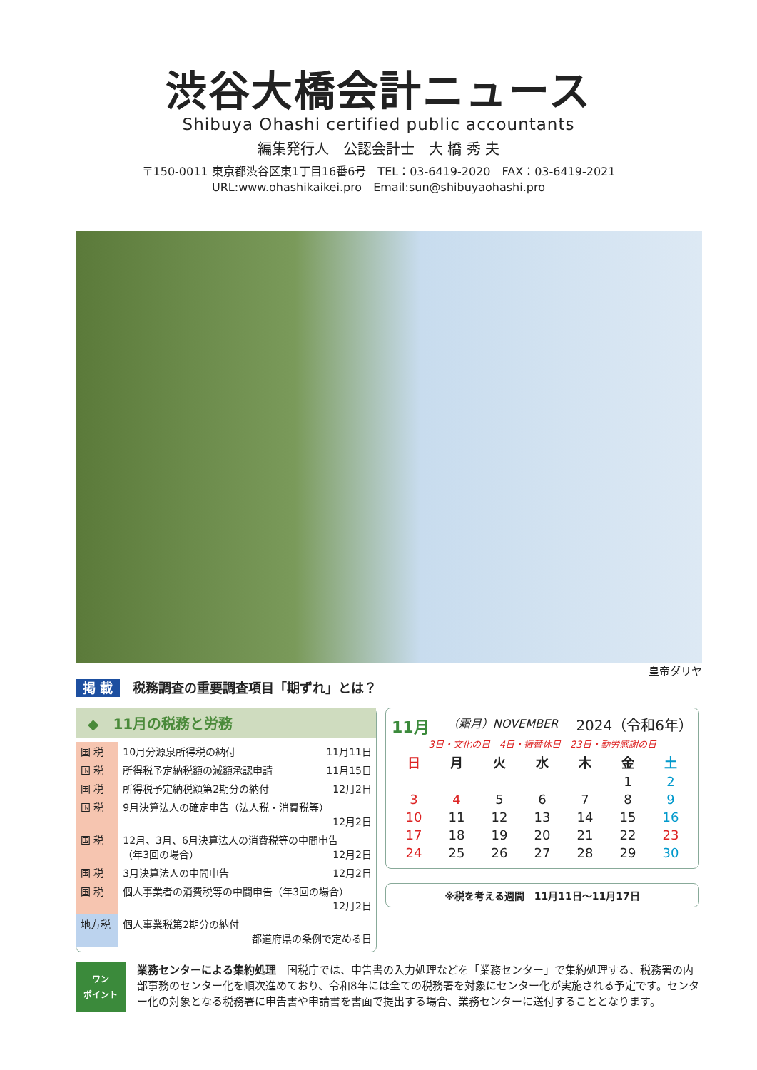渋谷大橋会計ニュース
Shibuya Ohashi certified public accountants
編集発行人　公認会計士　大 橋 秀 夫
〒150-0011 東京都渋谷区東1丁目16番6号　TEL：03-6419-2020　FAX：03-6419-2021
URL:www.ohashikaikei.pro　Email:sun@shibuyaohashi.pro
皇帝ダリヤ
掲 載 税務調査の重要調査項目「期ずれ」とは？
◆　11月の税務と労務
| 国 税 | 10月分源泉所得税の納付 | 11月11日 |
| 国 税 | 所得税予定納税額の減額承認申請 | 11月15日 |
| 国 税 | 所得税予定納税額第2期分の納付 | 12月2日 |
| 国 税 | 9月決算法人の確定申告（法人税・消費税等） 12月2日 | |
| 国 税 | 12月、3月、6月決算法人の消費税等の中間申告 （年3回の場合） 12月2日 | |
| 国 税 | 3月決算法人の中間申告 | 12月2日 |
| 国 税 | 個人事業者の消費税等の中間申告（年3回の場合） 12月2日 | |
| 地方税 | 個人事業税第2期分の納付 都道府県の条例で定める日 | |
11月 （霜月）NOVEMBER 2024（令和6年）
3日・文化の日　4日・振替休日　23日・勤労感謝の日
| 日 | 月 | 火 | 水 | 木 | 金 | 土 |
| --- | --- | --- | --- | --- | --- | --- |
| | | | | | 1 | 2 |
| 3 | 4 | 5 | 6 | 7 | 8 | 9 |
| 10 | 11 | 12 | 13 | 14 | 15 | 16 |
| 17 | 18 | 19 | 20 | 21 | 22 | 23 |
| 24 | 25 | 26 | 27 | 28 | 29 | 30 |
※税を考える週間　11月11日〜11月17日
ワン
ポイント
業務センターによる集約処理　国税庁では、申告書の入力処理などを「業務センター」で集約処理する、税務署の内部事務のセンター化を順次進めており、令和8年には全ての税務署を対象にセンター化が実施される予定です。センター化の対象となる税務署に申告書や申請書を書面で提出する場合、業務センターに送付することとなります。